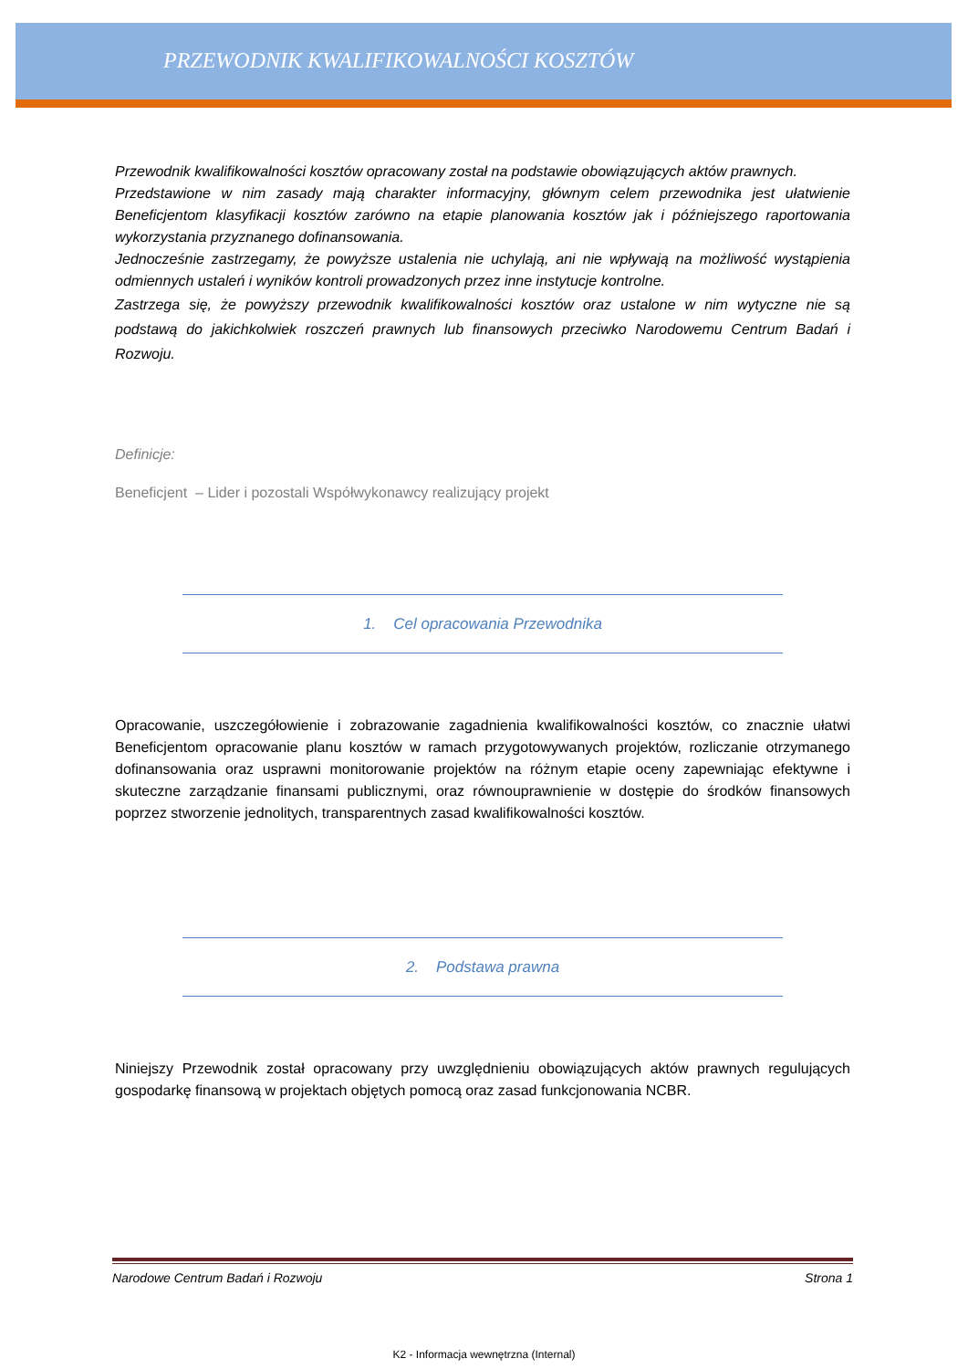PRZEWODNIK KWALIFIKOWALNOŚCI KOSZTÓW
Przewodnik kwalifikowalności kosztów opracowany został na podstawie obowiązujących aktów prawnych.
Przedstawione w nim zasady mają charakter informacyjny, głównym celem przewodnika jest ułatwienie Beneficjentom klasyfikacji kosztów zarówno na etapie planowania kosztów jak i późniejszego raportowania wykorzystania przyznanego dofinansowania.
Jednocześnie zastrzegamy, że powyższe ustalenia nie uchylają, ani nie wpływają na możliwość wystąpienia odmiennych ustaleń i wyników kontroli prowadzonych przez inne instytucje kontrolne.
Zastrzega się, że powyższy przewodnik kwalifikowalności kosztów oraz ustalone w nim wytyczne nie są podstawą do jakichkolwiek roszczeń prawnych lub finansowych przeciwko Narodowemu Centrum Badań i Rozwoju.
Definicje:
Beneficjent – Lider i pozostali Współwykonawcy realizujący projekt
1. Cel opracowania Przewodnika
Opracowanie, uszczegółowienie i zobrazowanie zagadnienia kwalifikowalności kosztów, co znacznie ułatwi Beneficjentom opracowanie planu kosztów w ramach przygotowywanych projektów, rozliczanie otrzymanego dofinansowania oraz usprawni monitorowanie projektów na różnym etapie oceny zapewniając efektywne i skuteczne zarządzanie finansami publicznymi, oraz równouprawnienie w dostępie do środków finansowych poprzez stworzenie jednolitych, transparentnych zasad kwalifikowalności kosztów.
2. Podstawa prawna
Niniejszy Przewodnik został opracowany przy uwzględnieniu obowiązujących aktów prawnych regulujących gospodarkę finansową w projektach objętych pomocą oraz zasad funkcjonowania NCBR.
Narodowe Centrum Badań i Rozwoju Strona 1
K2 - Informacja wewnętrzna (Internal)